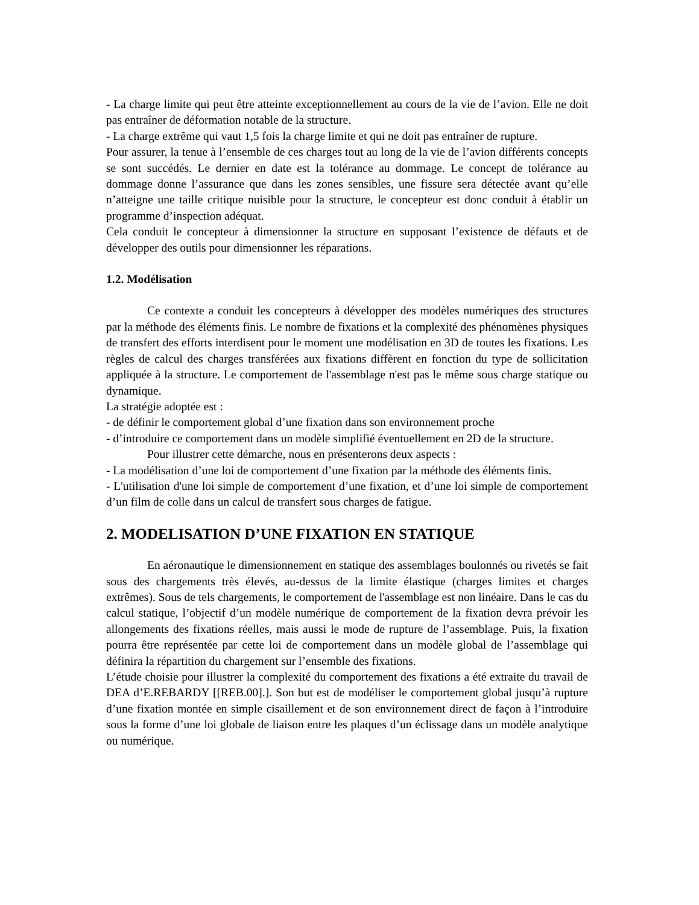- La charge limite qui peut être atteinte exceptionnellement au cours de la vie de l’avion. Elle ne doit pas entraîner de déformation notable de la structure.
- La charge extrême qui vaut 1,5 fois la charge limite et qui ne doit pas entraîner de rupture.
Pour assurer, la tenue à l’ensemble de ces charges tout au long de la vie de l’avion différents concepts se sont succédés. Le dernier en date est la tolérance au dommage. Le concept de tolérance au dommage donne l’assurance que dans les zones sensibles, une fissure sera détectée avant qu’elle n’atteigne une taille critique nuisible pour la structure, le concepteur est donc conduit à établir un programme d’inspection adéquat.
Cela conduit le concepteur à dimensionner la structure en supposant l’existence de défauts et de développer des outils pour dimensionner les réparations.
1.2. Modélisation
Ce contexte a conduit les concepteurs à développer des modèles numériques des structures par la méthode des éléments finis. Le nombre de fixations et la complexité des phénomènes physiques de transfert des efforts interdisent pour le moment une modélisation en 3D de toutes les fixations. Les règles de calcul des charges transférées aux fixations diffèrent en fonction du type de sollicitation appliquée à la structure. Le comportement de l'assemblage n'est pas le même sous charge statique ou dynamique.
La stratégie adoptée est :
- de définir le comportement global d’une fixation dans son environnement proche
- d’introduire ce comportement dans un modèle simplifié éventuellement en 2D de la structure.
Pour illustrer cette démarche, nous en présenterons deux aspects :
- La modélisation d’une loi de comportement d’une fixation par la méthode des éléments finis.
- L'utilisation d'une loi simple de comportement d’une fixation, et d’une loi simple de comportement d’un film de colle dans un calcul de transfert sous charges de fatigue.
2. MODELISATION D’UNE FIXATION EN STATIQUE
En aéronautique le dimensionnement en statique des assemblages boulonnés ou rivetés se fait sous des chargements très élevés, au-dessus de la limite élastique (charges limites et charges extrêmes). Sous de tels chargements, le comportement de l'assemblage est non linéaire. Dans le cas du calcul statique, l’objectif d’un modèle numérique de comportement de la fixation devra prévoir les allongements des fixations réelles, mais aussi le mode de rupture de l’assemblage. Puis, la fixation pourra être représentée par cette loi de comportement dans un modèle global de l’assemblage qui définira la répartition du chargement sur l’ensemble des fixations.
L’étude choisie pour illustrer la complexité du comportement des fixations a été extraite du travail de DEA d’E.REBARDY [[REB.00].]. Son but est de modéliser le comportement global jusqu’à rupture d’une fixation montée en simple cisaillement et de son environnement direct de façon à l’introduire sous la forme d’une loi globale de liaison entre les plaques d’un éclissage dans un modèle analytique ou numérique.